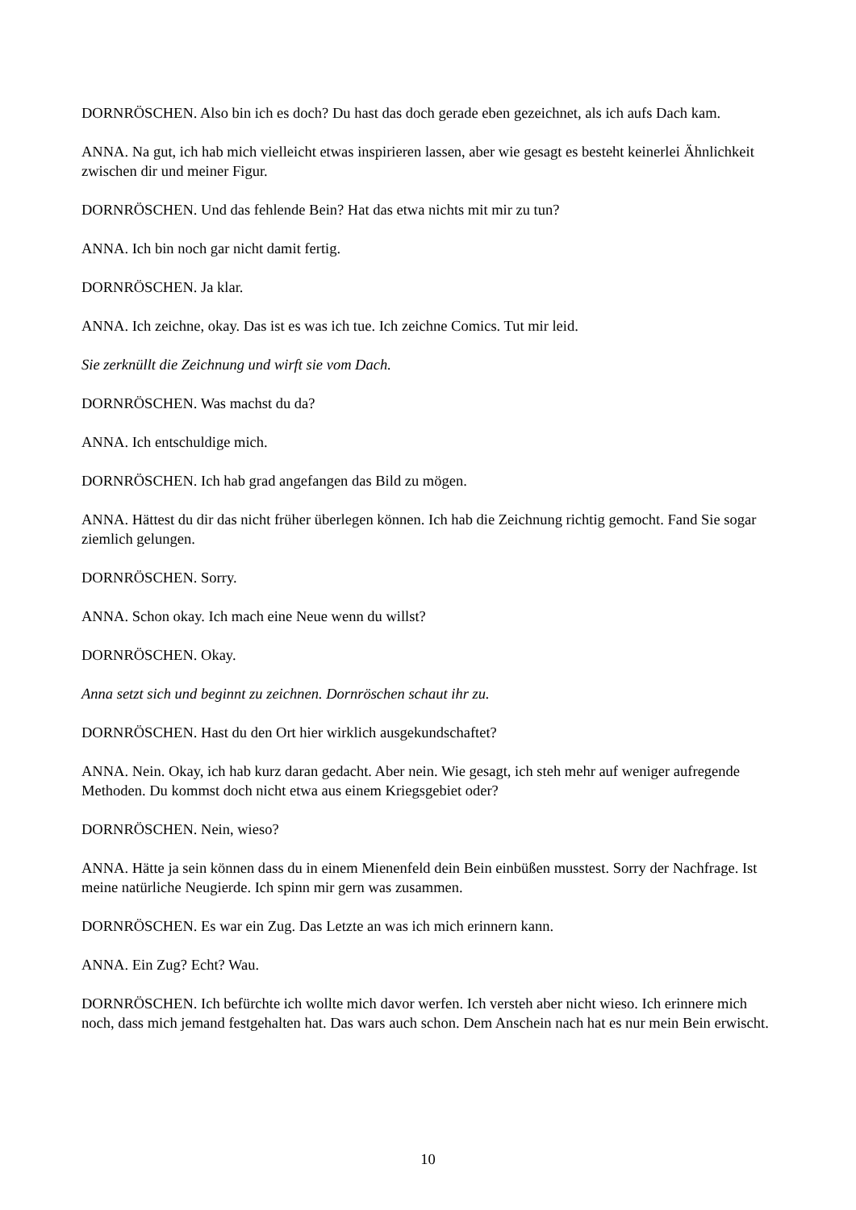DORNRÖSCHEN. Also bin ich es doch? Du hast das doch gerade eben gezeichnet, als ich aufs Dach kam.
ANNA. Na gut, ich hab mich vielleicht etwas inspirieren lassen, aber wie gesagt es besteht keinerlei Ähnlichkeit zwischen dir und meiner Figur.
DORNRÖSCHEN. Und das fehlende Bein? Hat das etwa nichts mit mir zu tun?
ANNA. Ich bin noch gar nicht damit fertig.
DORNRÖSCHEN. Ja klar.
ANNA. Ich zeichne, okay. Das ist es was ich tue. Ich zeichne Comics. Tut mir leid.
Sie zerknüllt die Zeichnung und wirft sie vom Dach.
DORNRÖSCHEN. Was machst du da?
ANNA. Ich entschuldige mich.
DORNRÖSCHEN. Ich hab grad angefangen das Bild zu mögen.
ANNA. Hättest du dir das nicht früher überlegen können. Ich hab die Zeichnung richtig gemocht. Fand Sie sogar ziemlich gelungen.
DORNRÖSCHEN. Sorry.
ANNA. Schon okay. Ich mach eine Neue wenn du willst?
DORNRÖSCHEN. Okay.
Anna setzt sich und beginnt zu zeichnen. Dornröschen schaut ihr zu.
DORNRÖSCHEN. Hast du den Ort hier wirklich ausgekundschaftet?
ANNA. Nein. Okay, ich hab kurz daran gedacht. Aber nein. Wie gesagt, ich steh mehr auf weniger aufregende Methoden. Du kommst doch nicht etwa aus einem Kriegsgebiet oder?
DORNRÖSCHEN. Nein, wieso?
ANNA. Hätte ja sein können dass du in einem Mienenfeld dein Bein einbüßen musstest. Sorry der Nachfrage. Ist meine natürliche Neugierde. Ich spinn mir gern was zusammen.
DORNRÖSCHEN. Es war ein Zug. Das Letzte an was ich mich erinnern kann.
ANNA. Ein Zug? Echt? Wau.
DORNRÖSCHEN. Ich befürchte ich wollte mich davor werfen. Ich versteh aber nicht wieso. Ich erinnere mich noch, dass mich jemand festgehalten hat. Das wars auch schon. Dem Anschein nach hat es nur mein Bein erwischt.
10